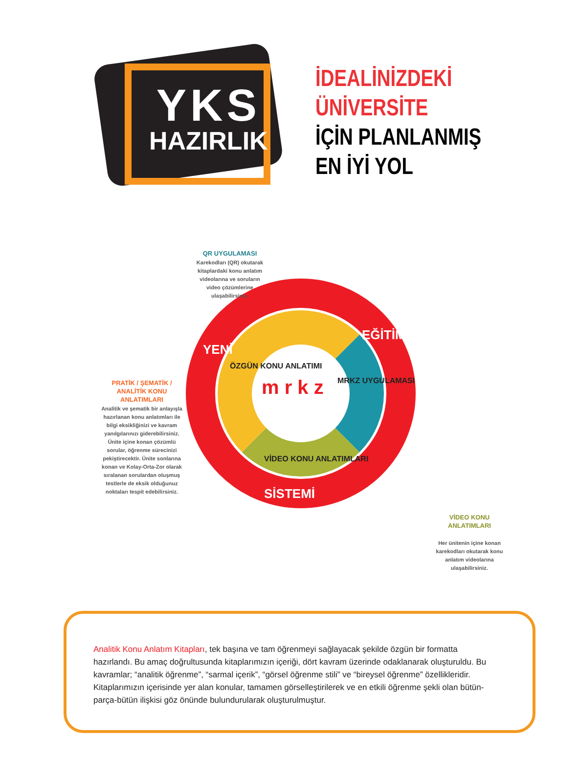YKS
HAZIRLIK
İDEALİNİZDEKİ
ÜNİVERSİTE
İÇİN PLANLANMIŞ
EN İYİ YOL
m r k z
YENİ
EĞİTİM
SİSTEMİ
ÖZGÜN KONU ANLATIMI
MRKZ UYGULAMASI
VİDEO KONU ANLATIMLARI
QR UYGULAMASI
Karekodları (QR) okutarak kitaplardaki konu anlatım videolarına ve soruların video çözümlerine ulaşabilirsiniz.
PRATİK / ŞEMATİK / ANALİTİK KONU ANLATIMLARI
Analitik ve şematik bir anlayışla hazırlanan konu anlatımları ile bilgi eksikliğinizi ve kavram yanılgılarınızı giderebilirsiniz. Ünite içine konan çözümlü sorular, öğrenme sürecinizi pekiştirecektir. Ünite sonlarına konan ve Kolay-Orta-Zor olarak sıralanan sorulardan oluşmuş testlerle de eksik olduğunuz noktaları tespit edebilirsiniz.
VİDEO KONU ANLATIMLARI
Her ünitenin içine konan karekodları okutarak konu anlatım videolarına ulaşabilirsiniz.
Analitik Konu Anlatım Kitapları, tek başına ve tam öğrenmeyi sağlayacak şekilde özgün bir formatta hazırlandı. Bu amaç doğrultusunda kitaplarımızın içeriği, dört kavram üzerinde odaklanarak oluşturuldu. Bu kavramlar; “analitik öğrenme”, “sarmal içerik”, “görsel öğrenme stili” ve “bireysel öğrenme” özellikleridir. Kitaplarımızın içerisinde yer alan konular, tamamen görselleştirilerek ve en etkili öğrenme şekli olan bütün-parça-bütün ilişkisi göz önünde bulundurularak oluşturulmuştur.